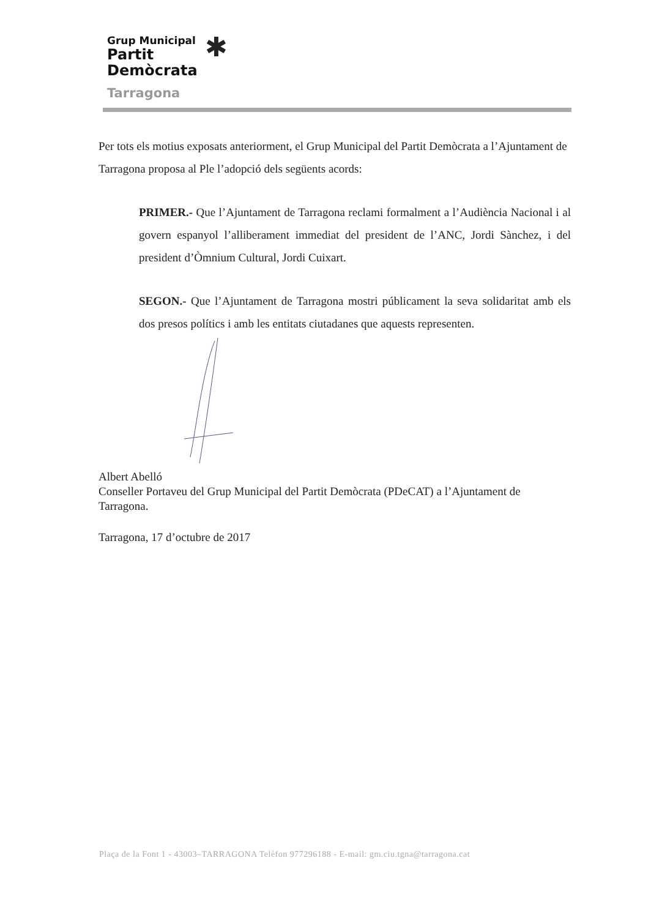Grup Municipal
Partit
Demòcrata
Tarragona
✱
Per tots els motius exposats anteriorment, el Grup Municipal del Partit Demòcrata a l’Ajuntament de Tarragona proposa al Ple l’adopció dels següents acords:
PRIMER.- Que l’Ajuntament de Tarragona reclami formalment a l’Audiència Nacional i al govern espanyol l’alliberament immediat del president de l’ANC, Jordi Sànchez, i del president d’Òmnium Cultural, Jordi Cuixart.
SEGON.- Que l’Ajuntament de Tarragona mostri públicament la seva solidaritat amb els dos presos polítics i amb les entitats ciutadanes que aquests representen.
Albert Abelló
Conseller Portaveu del Grup Municipal del Partit Demòcrata (PDeCAT) a l’Ajuntament de Tarragona.
Tarragona, 17 d’octubre de 2017
Plaça de la Font 1 - 43003–TARRAGONA Telèfon 977296188 - E-mail: gm.ciu.tgna@tarragona.cat